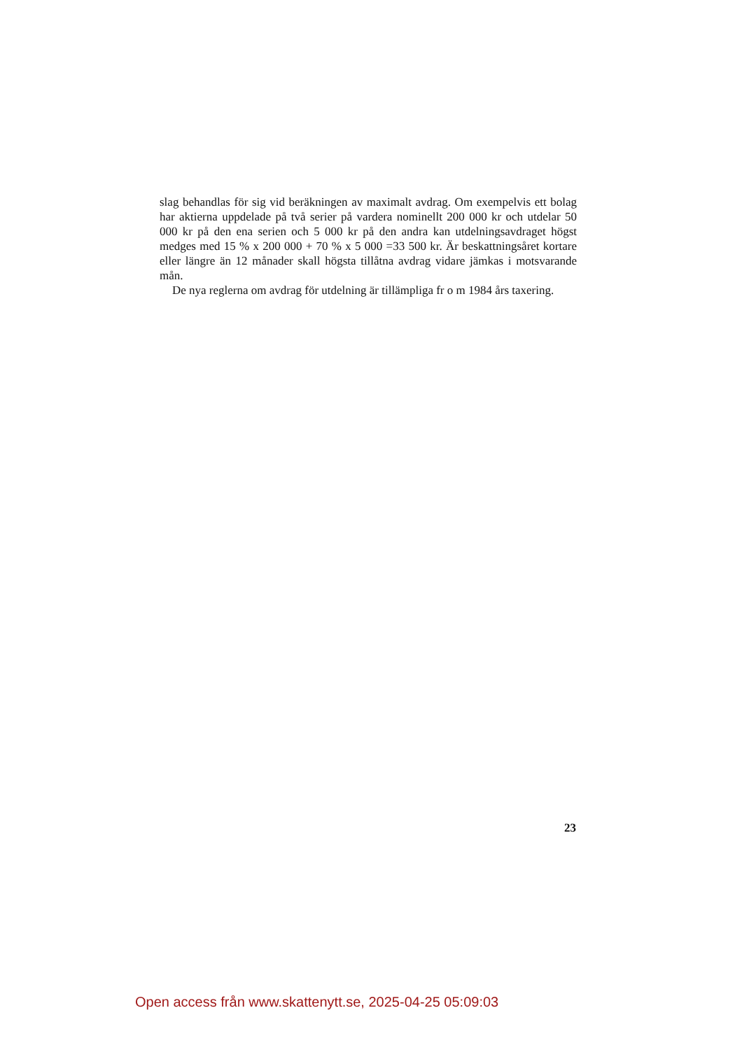slag behandlas för sig vid beräkningen av maximalt avdrag. Om exempelvis ett bolag har aktierna uppdelade på två serier på vardera nominellt 200 000 kr och utdelar 50 000 kr på den ena serien och 5 000 kr på den andra kan utdelningsavdraget högst medges med 15 % x 200 000 + 70 % x 5 000 =33 500 kr. Är beskattningsåret kortare eller längre än 12 månader skall högsta tillåtna avdrag vidare jämkas i motsvarande mån.
De nya reglerna om avdrag för utdelning är tillämpliga fr o m 1984 års taxering.
23
Open access från www.skattenytt.se, 2025-04-25 05:09:03